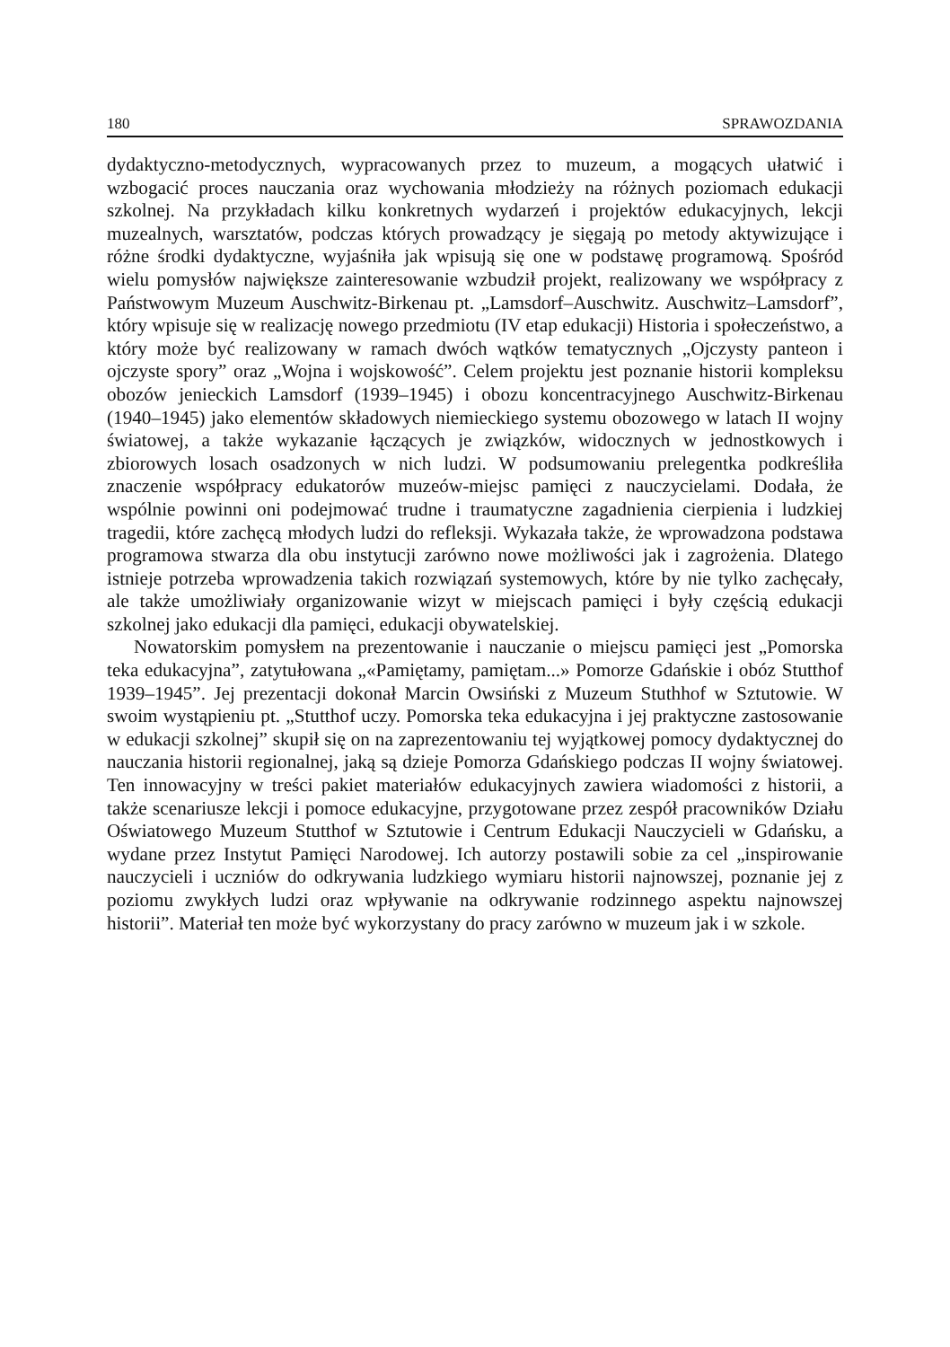180 SPRAWOZDANIA
dydaktyczno-metodycznych, wypracowanych przez to muzeum, a mogących ułatwić i wzbogacić proces nauczania oraz wychowania młodzieży na różnych poziomach edukacji szkolnej. Na przykładach kilku konkretnych wydarzeń i projektów edukacyjnych, lekcji muzealnych, warsztatów, podczas których prowadzący je sięgają po metody aktywizujące i różne środki dydaktyczne, wyjaśniła jak wpisują się one w podstawę programową. Spośród wielu pomysłów największe zainteresowanie wzbudził projekt, realizowany we współpracy z Państwowym Muzeum Auschwitz-Birkenau pt. „Lamsdorf–Auschwitz. Auschwitz–Lamsdorf”, który wpisuje się w realizację nowego przedmiotu (IV etap edukacji) Historia i społeczeństwo, a który może być realizowany w ramach dwóch wątków tematycznych „Ojczysty panteon i ojczyste spory” oraz „Wojna i wojskowość”. Celem projektu jest poznanie historii kompleksu obozów jenieckich Lamsdorf (1939–1945) i obozu koncentracyjnego Auschwitz-Birkenau (1940–1945) jako elementów składowych niemieckiego systemu obozowego w latach II wojny światowej, a także wykazanie łączących je związków, widocznych w jednostkowych i zbiorowych losach osadzonych w nich ludzi. W podsumowaniu prelegentka podkreśliła znaczenie współpracy edukatorów muzeów-miejsc pamięci z nauczycielami. Dodała, że wspólnie powinni oni podejmować trudne i traumatyczne zagadnienia cierpienia i ludzkiej tragedii, które zachęcą młodych ludzi do refleksji. Wykazała także, że wprowadzona podstawa programowa stwarza dla obu instytucji zarówno nowe możliwości jak i zagrożenia. Dlatego istnieje potrzeba wprowadzenia takich rozwiązań systemowych, które by nie tylko zachęcały, ale także umożliwiały organizowanie wizyt w miejscach pamięci i były częścią edukacji szkolnej jako edukacji dla pamięci, edukacji obywatelskiej.
Nowatorskim pomysłem na prezentowanie i nauczanie o miejscu pamięci jest „Pomorska teka edukacyjna”, zatytułowana „«Pamiętamy, pamiętam...» Pomorze Gdańskie i obóz Stutthof 1939–1945”. Jej prezentacji dokonał Marcin Owsiński z Muzeum Stuthhof w Sztutowie. W swoim wystąpieniu pt. „Stutthof uczy. Pomorska teka edukacyjna i jej praktyczne zastosowanie w edukacji szkolnej” skupił się on na zaprezentowaniu tej wyjątkowej pomocy dydaktycznej do nauczania historii regionalnej, jaką są dzieje Pomorza Gdańskiego podczas II wojny światowej. Ten innowacyjny w treści pakiet materiałów edukacyjnych zawiera wiadomości z historii, a także scenariusze lekcji i pomoce edukacyjne, przygotowane przez zespół pracowników Działu Oświatowego Muzeum Stutthof w Sztutowie i Centrum Edukacji Nauczycieli w Gdańsku, a wydane przez Instytut Pamięci Narodowej. Ich autorzy postawili sobie za cel „inspirowanie nauczycieli i uczniów do odkrywania ludzkiego wymiaru historii najnowszej, poznanie jej z poziomu zwykłych ludzi oraz wpływanie na odkrywanie rodzinnego aspektu najnowszej historii”. Materiał ten może być wykorzystany do pracy zarówno w muzeum jak i w szkole.